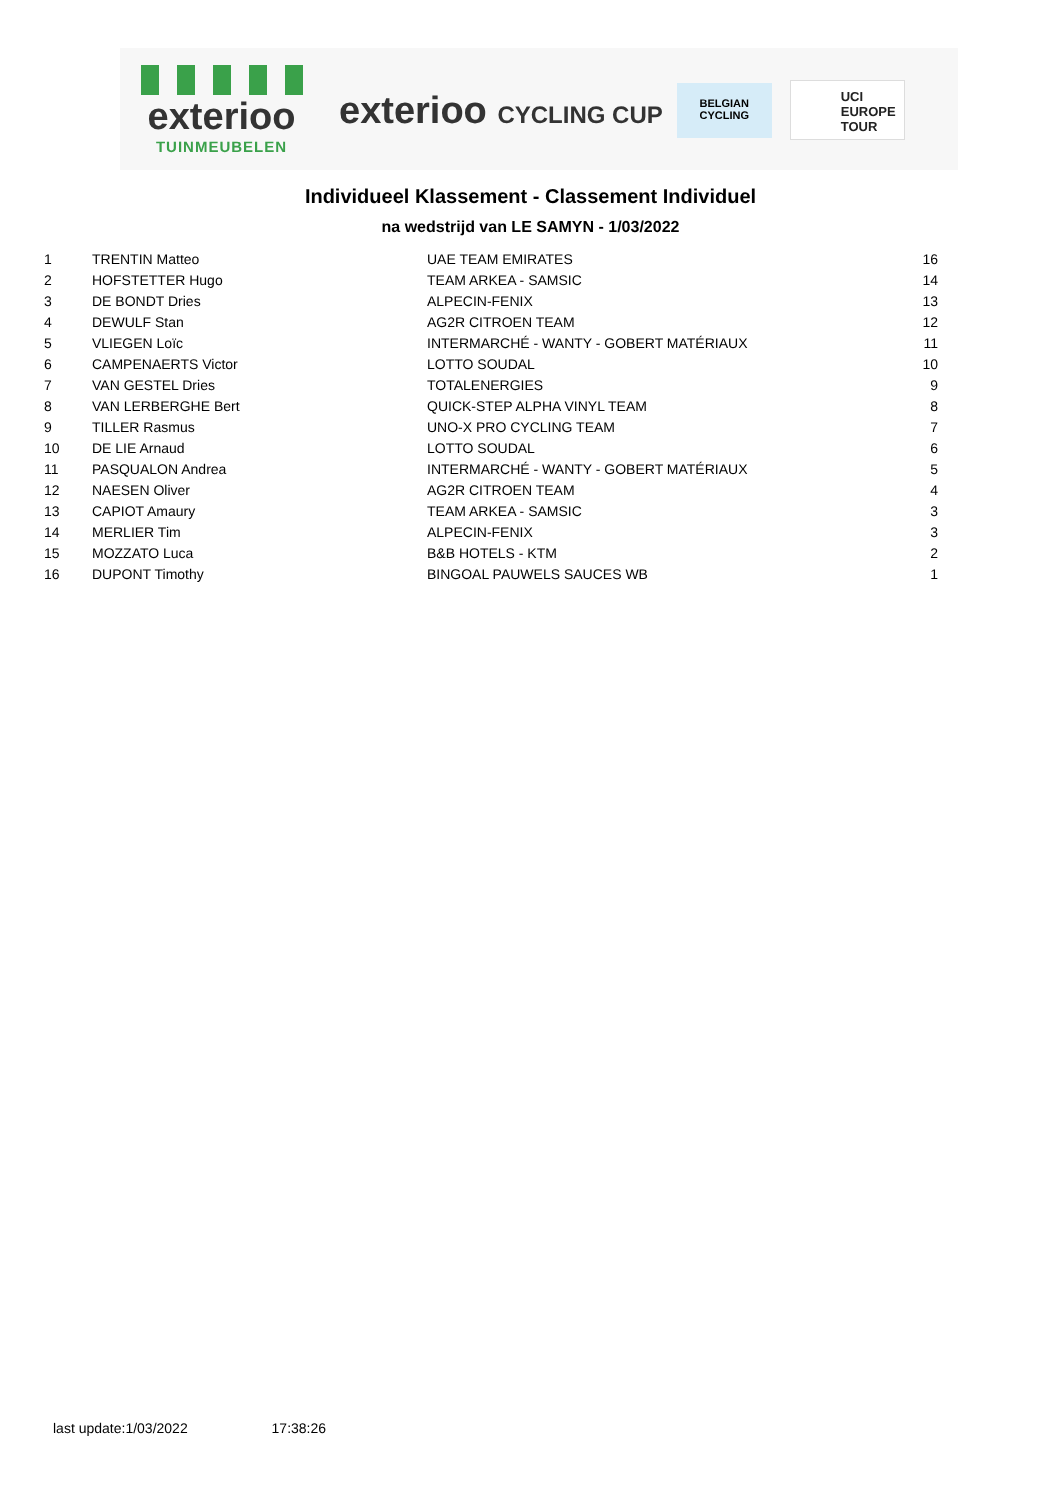exterioo
TUINMEUBELEN
exterioo CYCLING CUP
BELGIAN
CYCLING
UCI
EUROPE
TOUR
Individueel Klassement - Classement Individuel
na wedstrijd van LE SAMYN - 1/03/2022
| 1 | TRENTIN Matteo | UAE TEAM EMIRATES | 16 |
| 2 | HOFSTETTER Hugo | TEAM ARKEA - SAMSIC | 14 |
| 3 | DE BONDT Dries | ALPECIN-FENIX | 13 |
| 4 | DEWULF Stan | AG2R CITROEN TEAM | 12 |
| 5 | VLIEGEN Loïc | INTERMARCHÉ - WANTY - GOBERT MATÉRIAUX | 11 |
| 6 | CAMPENAERTS Victor | LOTTO SOUDAL | 10 |
| 7 | VAN GESTEL Dries | TOTALENERGIES | 9 |
| 8 | VAN LERBERGHE Bert | QUICK-STEP ALPHA VINYL TEAM | 8 |
| 9 | TILLER Rasmus | UNO-X PRO CYCLING TEAM | 7 |
| 10 | DE LIE Arnaud | LOTTO SOUDAL | 6 |
| 11 | PASQUALON Andrea | INTERMARCHÉ - WANTY - GOBERT MATÉRIAUX | 5 |
| 12 | NAESEN Oliver | AG2R CITROEN TEAM | 4 |
| 13 | CAPIOT Amaury | TEAM ARKEA - SAMSIC | 3 |
| 14 | MERLIER Tim | ALPECIN-FENIX | 3 |
| 15 | MOZZATO Luca | B&B HOTELS - KTM | 2 |
| 16 | DUPONT Timothy | BINGOAL PAUWELS SAUCES WB | 1 |
last update:1/03/2022 17:38:26